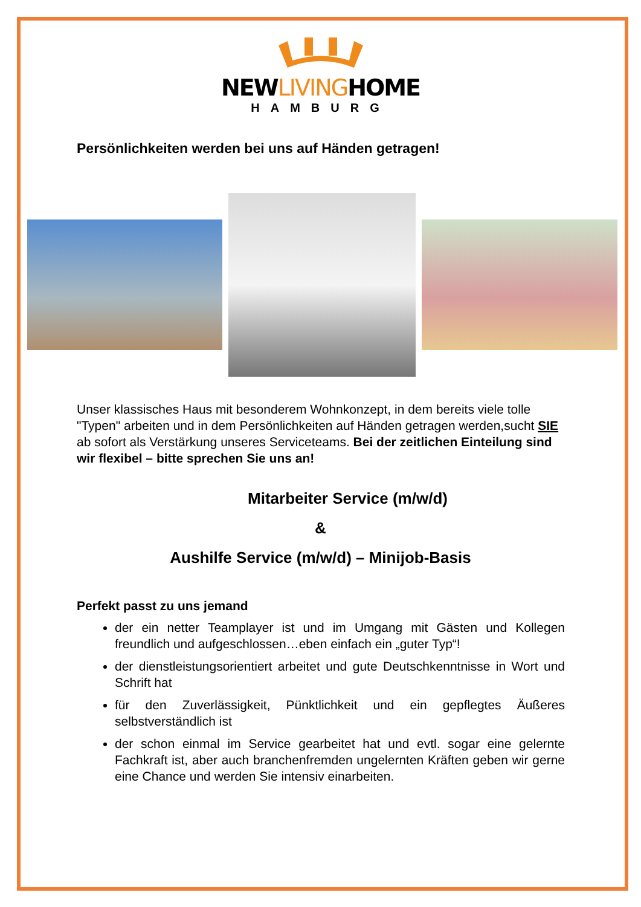NEWLIVINGHOME
HAMBURG
Persönlichkeiten werden bei uns auf Händen getragen!
Unser klassisches Haus mit besonderem Wohnkonzept, in dem bereits viele tolle "Typen" arbeiten und in dem Persönlichkeiten auf Händen getragen werden,sucht SIE ab sofort als Verstärkung unseres Serviceteams. Bei der zeitlichen Einteilung sind wir flexibel – bitte sprechen Sie uns an!
Mitarbeiter Service (m/w/d)
&
Aushilfe Service (m/w/d) – Minijob-Basis
Perfekt passt zu uns jemand
der ein netter Teamplayer ist und im Umgang mit Gästen und Kollegen freundlich und aufgeschlossen…eben einfach ein „guter Typ“!
der dienstleistungsorientiert arbeitet und gute Deutschkenntnisse in Wort und Schrift hat
für den Zuverlässigkeit, Pünktlichkeit und ein gepflegtes Äußeres selbstverständlich ist
der schon einmal im Service gearbeitet hat und evtl. sogar eine gelernte Fachkraft ist, aber auch branchenfremden ungelernten Kräften geben wir gerne eine Chance und werden Sie intensiv einarbeiten.